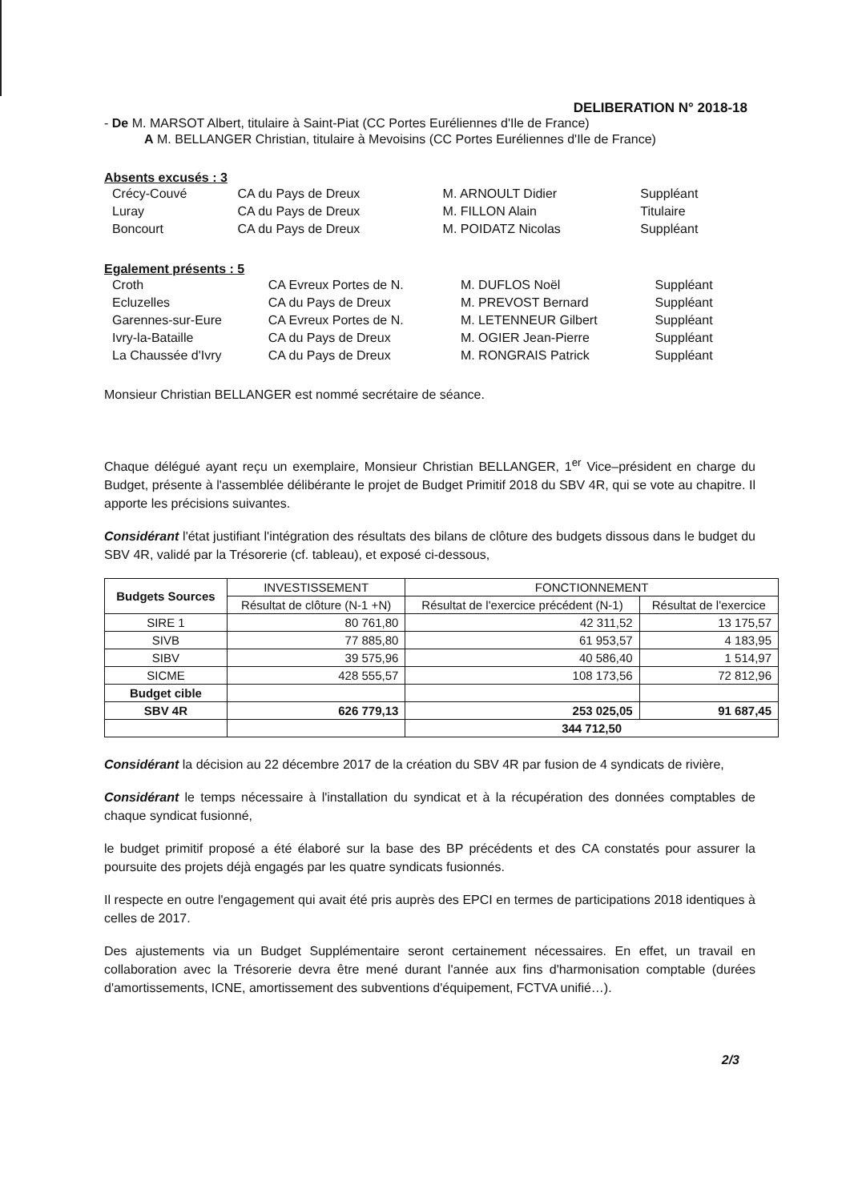DELIBERATION N° 2018-18
- De M. MARSOT Albert, titulaire à Saint-Piat (CC Portes Euréliennes d'Ile de France)
A M. BELLANGER Christian, titulaire à Mevoisins (CC Portes Euréliennes d'Ile de France)
Absents excusés : 3
| Crécy-Couvé | CA du Pays de Dreux | M. ARNOULT Didier | Suppléant |
| Luray | CA du Pays de Dreux | M. FILLON Alain | Titulaire |
| Boncourt | CA du Pays de Dreux | M. POIDATZ Nicolas | Suppléant |
Egalement présents : 5
| Croth | CA Evreux Portes de N. | M. DUFLOS Noël | Suppléant |
| Ecluzelles | CA du Pays de Dreux | M. PREVOST Bernard | Suppléant |
| Garennes-sur-Eure | CA Evreux Portes de N. | M. LETENNEUR Gilbert | Suppléant |
| Ivry-la-Bataille | CA du Pays de Dreux | M. OGIER Jean-Pierre | Suppléant |
| La Chaussée d'Ivry | CA du Pays de Dreux | M. RONGRAIS Patrick | Suppléant |
Monsieur Christian BELLANGER est nommé secrétaire de séance.
Chaque délégué ayant reçu un exemplaire, Monsieur Christian BELLANGER, 1<sup>er</sup> Vice–président en charge du Budget, présente à l'assemblée délibérante le projet de Budget Primitif 2018 du SBV 4R, qui se vote au chapitre. Il apporte les précisions suivantes.
Considérant l'état justifiant l'intégration des résultats des bilans de clôture des budgets dissous dans le budget du SBV 4R, validé par la Trésorerie (cf. tableau), et exposé ci-dessous,
| Budgets Sources | INVESTISSEMENT | FONCTIONNEMENT | |
| --- | --- | --- | --- |
| | Résultat de clôture (N-1 +N) | Résultat de l'exercice précédent (N-1) | Résultat de l'exercice |
| SIRE 1 | 80 761,80 | 42 311,52 | 13 175,57 |
| SIVB | 77 885,80 | 61 953,57 | 4 183,95 |
| SIBV | 39 575,96 | 40 586,40 | 1 514,97 |
| SICME | 428 555,57 | 108 173,56 | 72 812,96 |
| Budget cible | | | |
| SBV 4R | 626 779,13 | 253 025,05 | 91 687,45 |
| | | 344 712,50 | |
Considérant la décision au 22 décembre 2017 de la création du SBV 4R par fusion de 4 syndicats de rivière,
Considérant le temps nécessaire à l'installation du syndicat et à la récupération des données comptables de chaque syndicat fusionné,
le budget primitif proposé a été élaboré sur la base des BP précédents et des CA constatés pour assurer la poursuite des projets déjà engagés par les quatre syndicats fusionnés.
Il respecte en outre l'engagement qui avait été pris auprès des EPCI en termes de participations 2018 identiques à celles de 2017.
Des ajustements via un Budget Supplémentaire seront certainement nécessaires. En effet, un travail en collaboration avec la Trésorerie devra être mené durant l'année aux fins d'harmonisation comptable (durées d'amortissements, ICNE, amortissement des subventions d'équipement, FCTVA unifié…).
2/3